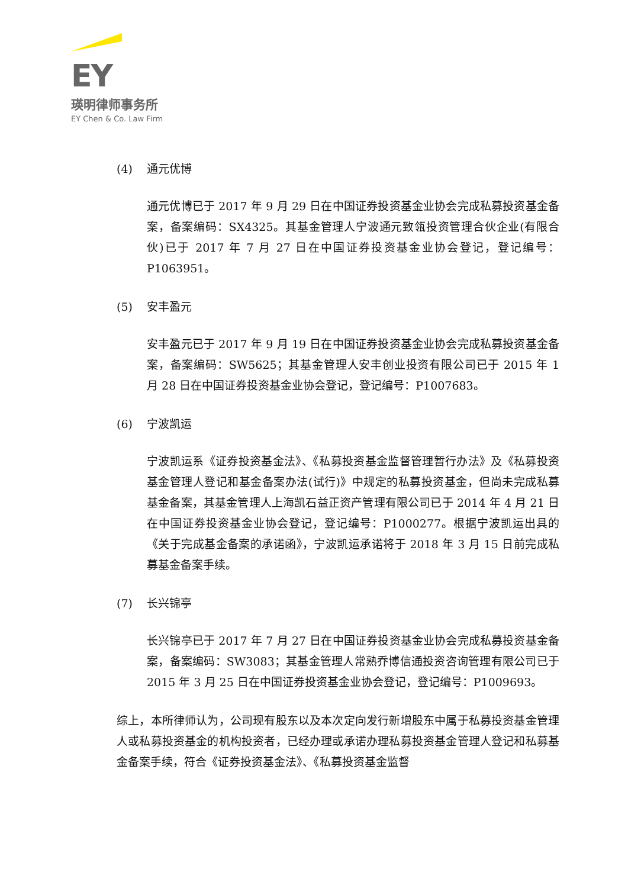EY
瑛明律师事务所
EY Chen & Co. Law Firm
(4) 通元优博
通元优博已于 2017 年 9 月 29 日在中国证券投资基金业协会完成私募投资基金备案，备案编码：SX4325。其基金管理人宁波通元致瓴投资管理合伙企业(有限合伙)已于 2017 年 7 月 27 日在中国证券投资基金业协会登记，登记编号：P1063951。
(5) 安丰盈元
安丰盈元已于 2017 年 9 月 19 日在中国证券投资基金业协会完成私募投资基金备案，备案编码：SW5625；其基金管理人安丰创业投资有限公司已于 2015 年 1 月 28 日在中国证券投资基金业协会登记，登记编号：P1007683。
(6) 宁波凯运
宁波凯运系《证券投资基金法》、《私募投资基金监督管理暂行办法》及《私募投资基金管理人登记和基金备案办法(试行)》中规定的私募投资基金，但尚未完成私募基金备案，其基金管理人上海凯石益正资产管理有限公司已于 2014 年 4 月 21 日在中国证券投资基金业协会登记，登记编号：P1000277。根据宁波凯运出具的《关于完成基金备案的承诺函》，宁波凯运承诺将于 2018 年 3 月 15 日前完成私募基金备案手续。
(7) 长兴锦亭
长兴锦亭已于 2017 年 7 月 27 日在中国证券投资基金业协会完成私募投资基金备案，备案编码：SW3083；其基金管理人常熟乔博信通投资咨询管理有限公司已于 2015 年 3 月 25 日在中国证券投资基金业协会登记，登记编号：P1009693。
综上，本所律师认为，公司现有股东以及本次定向发行新增股东中属于私募投资基金管理人或私募投资基金的机构投资者，已经办理或承诺办理私募投资基金管理人登记和私募基金备案手续，符合《证券投资基金法》、《私募投资基金监督